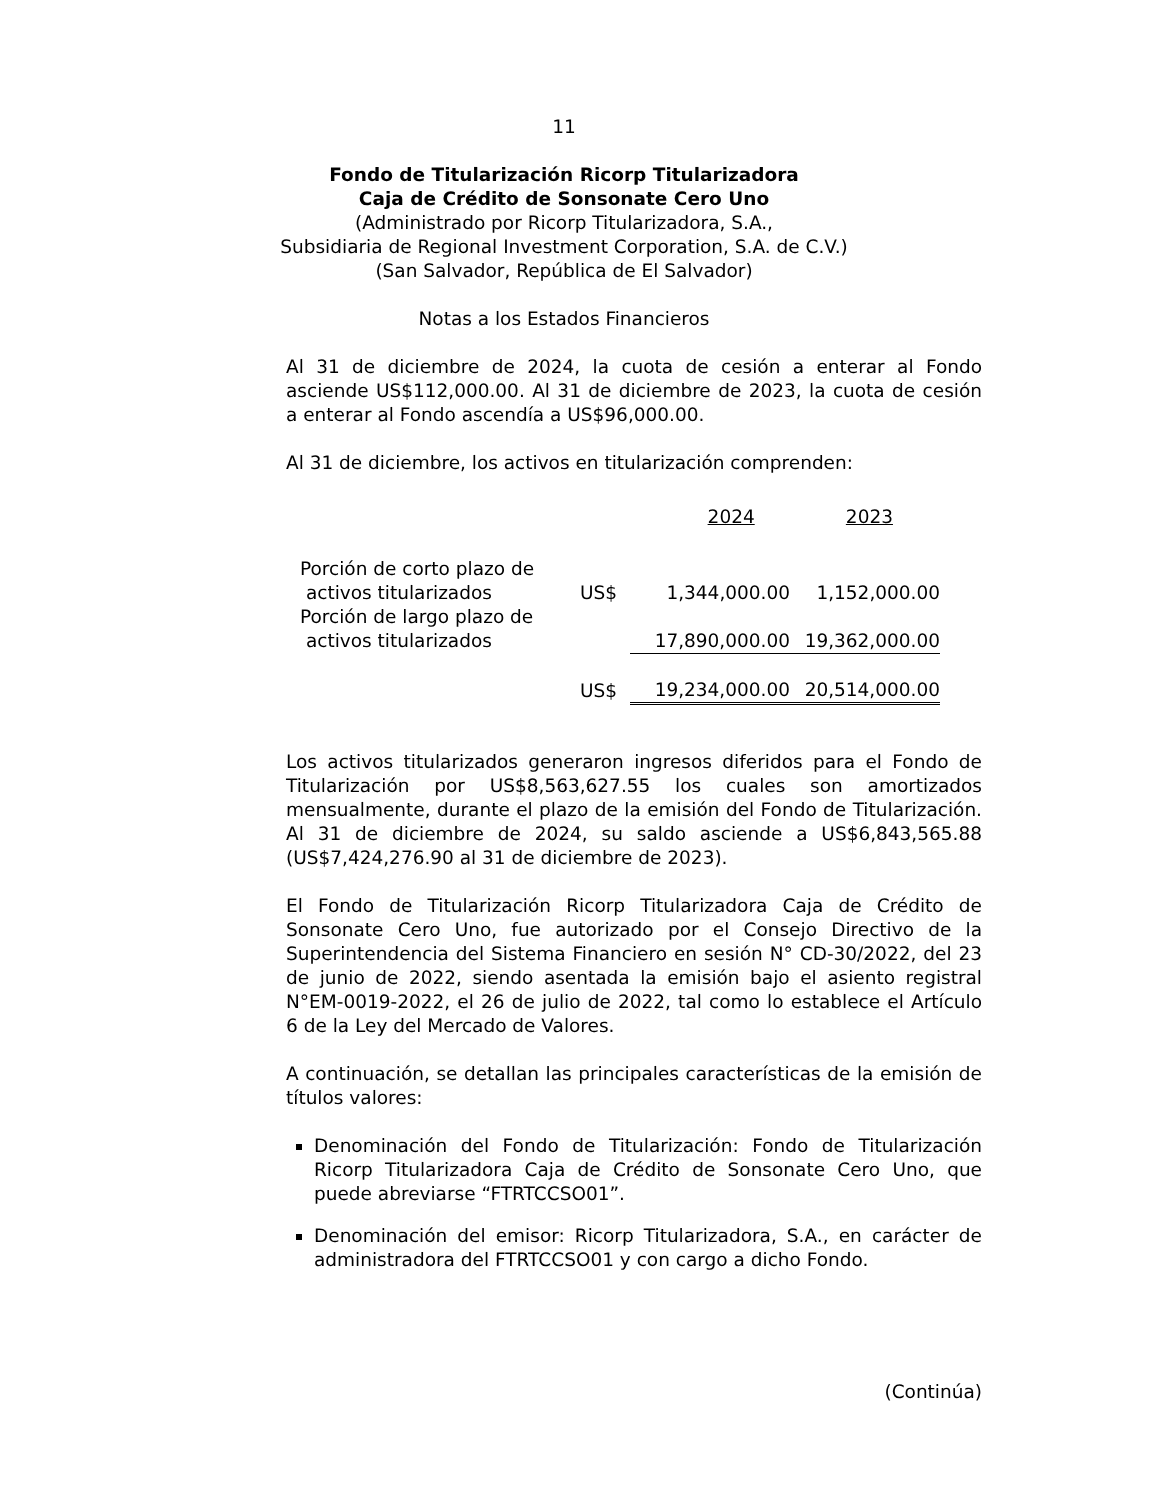11
Fondo de Titularización Ricorp Titularizadora
Caja de Crédito de Sonsonate Cero Uno
(Administrado por Ricorp Titularizadora, S.A.,
Subsidiaria de Regional Investment Corporation, S.A. de C.V.)
(San Salvador, República de El Salvador)
Notas a los Estados Financieros
Al 31 de diciembre de 2024, la cuota de cesión a enterar al Fondo asciende US$112,000.00. Al 31 de diciembre de 2023, la cuota de cesión a enterar al Fondo ascendía a US$96,000.00.
Al 31 de diciembre, los activos en titularización comprenden:
| | | 2024 | 2023 |
| Porción de corto plazo de activos titularizados | US$ | 1,344,000.00 | 1,152,000.00 |
| Porción de largo plazo de activos titularizados | | 17,890,000.00 | 19,362,000.00 |
| | US$ | 19,234,000.00 | 20,514,000.00 |
Los activos titularizados generaron ingresos diferidos para el Fondo de Titularización por US$8,563,627.55 los cuales son amortizados mensualmente, durante el plazo de la emisión del Fondo de Titularización. Al 31 de diciembre de 2024, su saldo asciende a US$6,843,565.88 (US$7,424,276.90 al 31 de diciembre de 2023).
El Fondo de Titularización Ricorp Titularizadora Caja de Crédito de Sonsonate Cero Uno, fue autorizado por el Consejo Directivo de la Superintendencia del Sistema Financiero en sesión N° CD-30/2022, del 23 de junio de 2022, siendo asentada la emisión bajo el asiento registral N°EM-0019-2022, el 26 de julio de 2022, tal como lo establece el Artículo 6 de la Ley del Mercado de Valores.
A continuación, se detallan las principales características de la emisión de títulos valores:
Denominación del Fondo de Titularización: Fondo de Titularización Ricorp Titularizadora Caja de Crédito de Sonsonate Cero Uno, que puede abreviarse “FTRTCCSO01”.
Denominación del emisor: Ricorp Titularizadora, S.A., en carácter de administradora del FTRTCCSO01 y con cargo a dicho Fondo.
(Continúa)